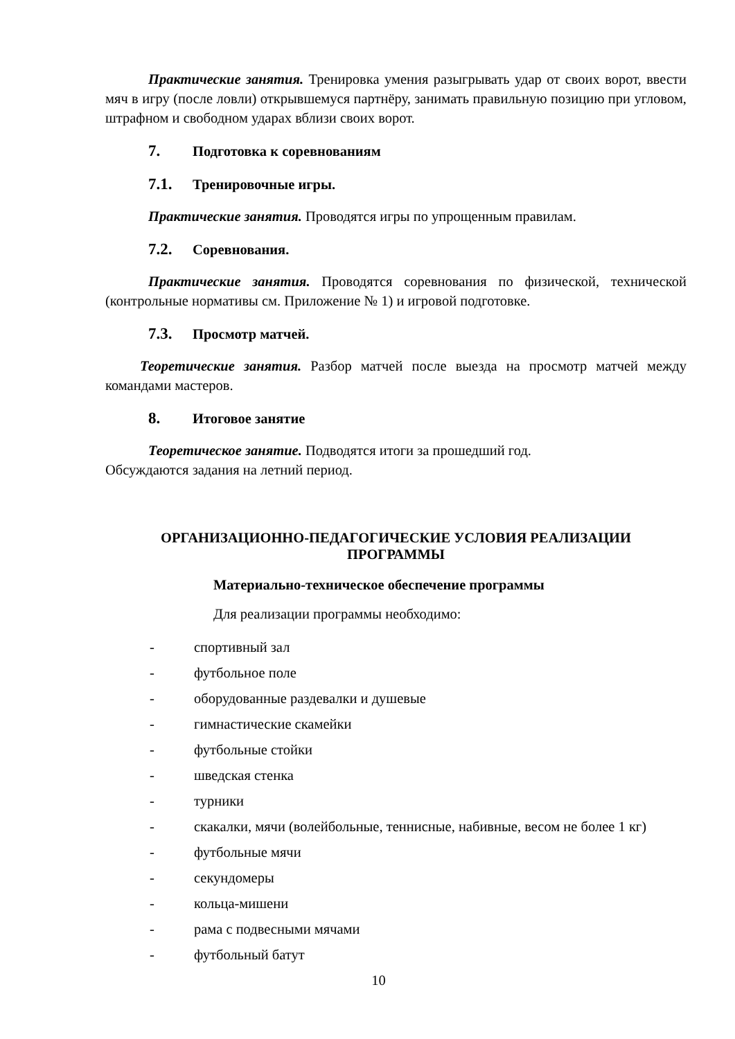Практические занятия. Тренировка умения разыгрывать удар от своих ворот, ввести мяч в игру (после ловли) открывшемуся партнёру, занимать правильную позицию при угловом, штрафном и свободном ударах вблизи своих ворот.
7. Подготовка к соревнованиям
7.1. Тренировочные игры.
Практические занятия. Проводятся игры по упрощенным правилам.
7.2. Соревнования.
Практические занятия. Проводятся соревнования по физической, технической (контрольные нормативы см. Приложение № 1) и игровой подготовке.
7.3. Просмотр матчей.
Теоретические занятия. Разбор матчей после выезда на просмотр матчей между командами мастеров.
8. Итоговое занятие
Теоретическое занятие. Подводятся итоги за прошедший год.
Обсуждаются задания на летний период.
ОРГАНИЗАЦИОННО-ПЕДАГОГИЧЕСКИЕ УСЛОВИЯ РЕАЛИЗАЦИИ
ПРОГРАММЫ
Материально-техническое обеспечение программы
Для реализации программы необходимо:
- спортивный зал
- футбольное поле
- оборудованные раздевалки и душевые
- гимнастические скамейки
- футбольные стойки
- шведская стенка
- турники
- скакалки, мячи (волейбольные, теннисные, набивные, весом не более 1 кг)
- футбольные мячи
- секундомеры
- кольца-мишени
- рама с подвесными мячами
- футбольный батут
10